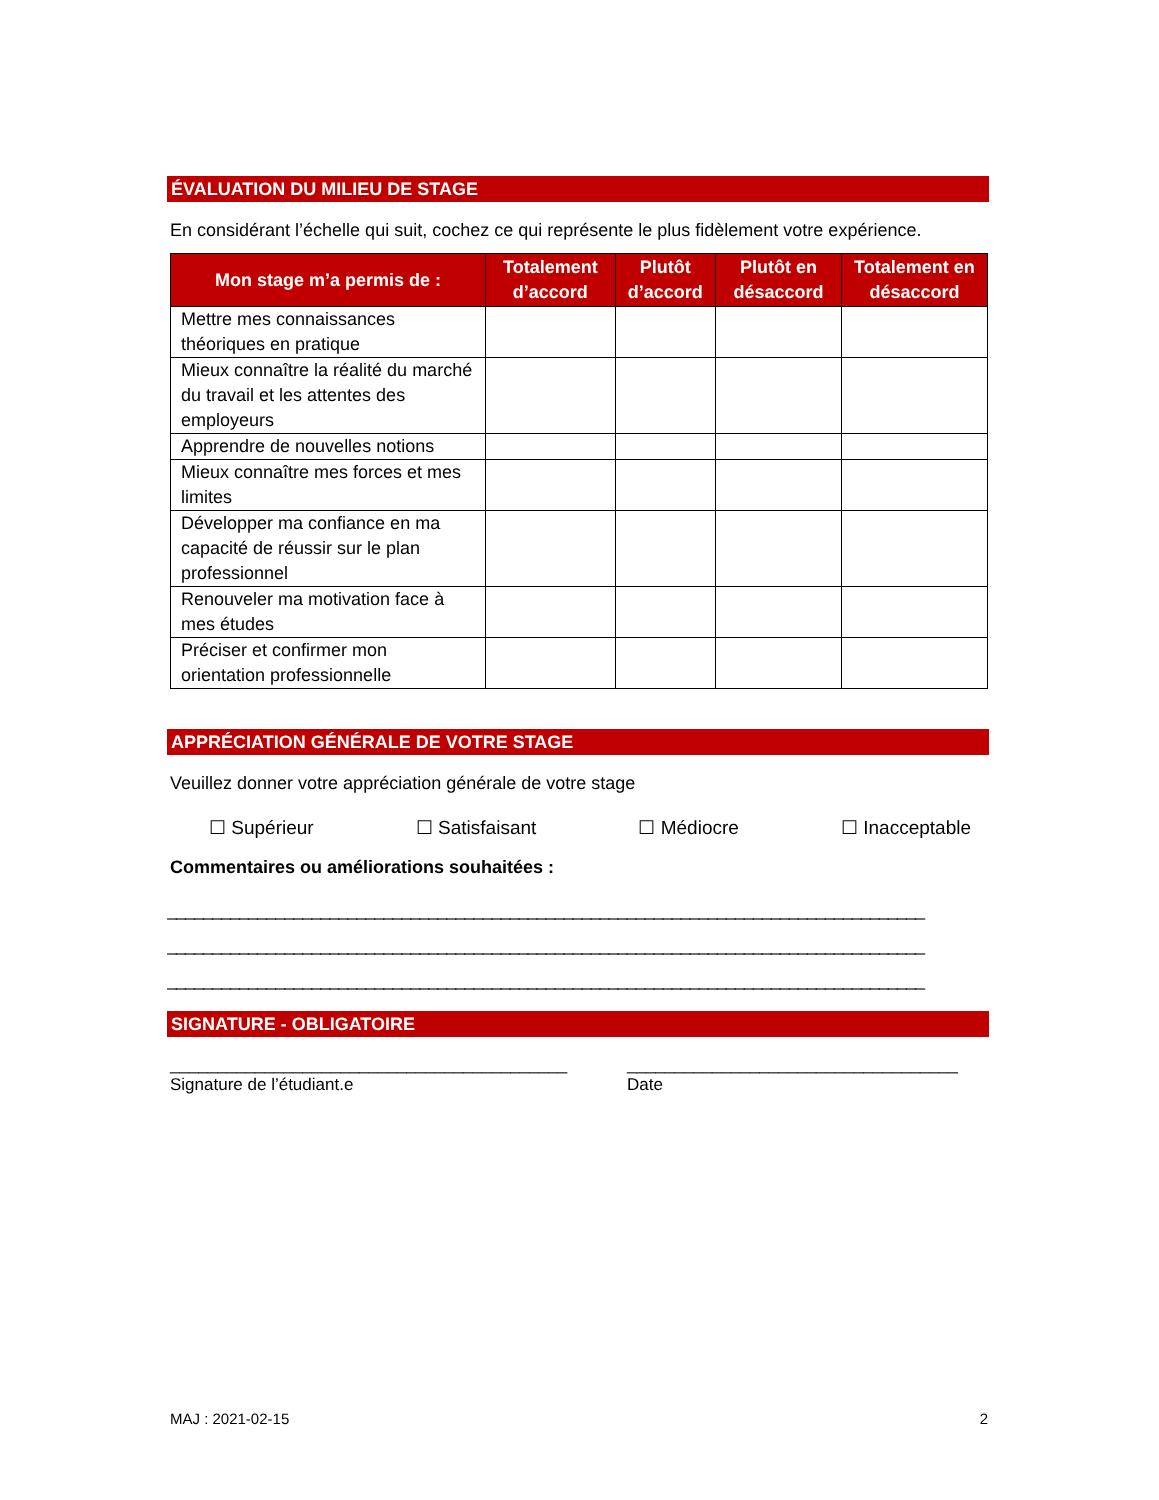ÉVALUATION DU MILIEU DE STAGE
En considérant l’échelle qui suit, cochez ce qui représente le plus fidèlement votre expérience.
| Mon stage m’a permis de : | Totalement d’accord | Plutôt d’accord | Plutôt en désaccord | Totalement en désaccord |
| --- | --- | --- | --- | --- |
| Mettre mes connaissances théoriques en pratique | | | | |
| Mieux connaître la réalité du marché du travail et les attentes des employeurs | | | | |
| Apprendre de nouvelles notions | | | | |
| Mieux connaître mes forces et mes limites | | | | |
| Développer ma confiance en ma capacité de réussir sur le plan professionnel | | | | |
| Renouveler ma motivation face à mes études | | | | |
| Préciser et confirmer mon orientation professionnelle | | | | |
APPRÉCIATION GÉNÉRALE DE VOTRE STAGE
Veuillez donner votre appréciation générale de votre stage
☐ Supérieur ☐ Satisfaisant ☐ Médiocre ☐ Inacceptable
Commentaires ou améliorations souhaitées :
____________________________________________________________________________________
____________________________________________________________________________________
____________________________________________________________________________________
SIGNATURE - OBLIGATOIRE
__________________________________________
Signature de l’étudiant.e
___________________________________
Date
MAJ : 2021-02-15 2